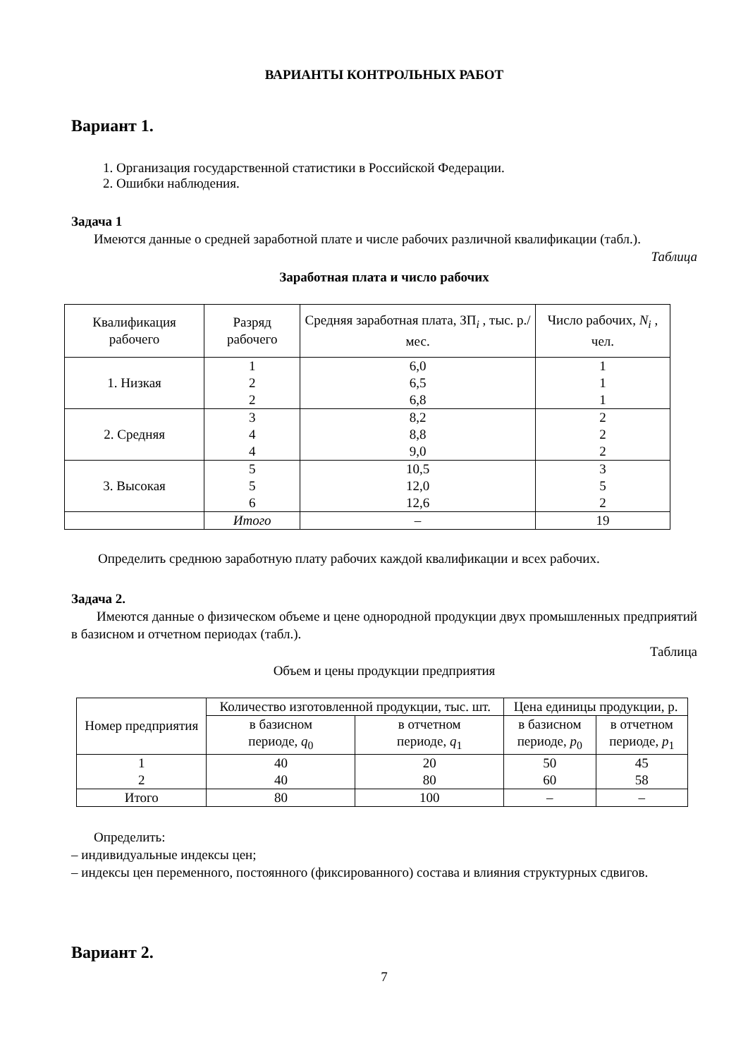ВАРИАНТЫ КОНТРОЛЬНЫХ РАБОТ
Вариант 1.
1. Организация государственной статистики в Российской Федерации.
2. Ошибки наблюдения.
Задача 1
Имеются данные о средней заработной плате и числе рабочих различной квалификации (табл.).
Таблица
Заработная плата и число рабочих
| Квалификация рабочего | Разряд рабочего | Средняя заработная плата, ЗП<sub>i</sub> , тыс. р./мес. | Число рабочих, N<sub>i</sub> , чел. |
| --- | --- | --- | --- |
| 1. Низкая | 1 2 2 | 6,0 6,5 6,8 | 1 1 1 |
| 2. Средняя | 3 4 4 | 8,2 8,8 9,0 | 2 2 2 |
| 3. Высокая | 5 5 6 | 10,5 12,0 12,6 | 3 5 2 |
| | Итого | – | 19 |
Определить среднюю заработную плату рабочих каждой квалификации и всех рабочих.
Задача 2.
Имеются данные о физическом объеме и цене однородной продукции двух промышленных предприятий в базисном и отчетном периодах (табл.).
Таблица
Объем и цены продукции предприятия
| Номер предприятия | Количество изготовленной продукции, тыс. шт. | | Цена единицы продукции, р. | |
| --- | --- | --- | --- | --- |
| | в базисном периоде, q<sub>0</sub> | в отчетном периоде, q<sub>1</sub> | в базисном периоде, p<sub>0</sub> | в отчетном периоде, p<sub>1</sub> |
| 1 2 | 40 40 | 20 80 | 50 60 | 45 58 |
| Итого | 80 | 100 | – | – |
Определить:
– индивидуальные индексы цен;
– индексы цен переменного, постоянного (фиксированного) состава и влияния структурных сдвигов.
Вариант 2.
7